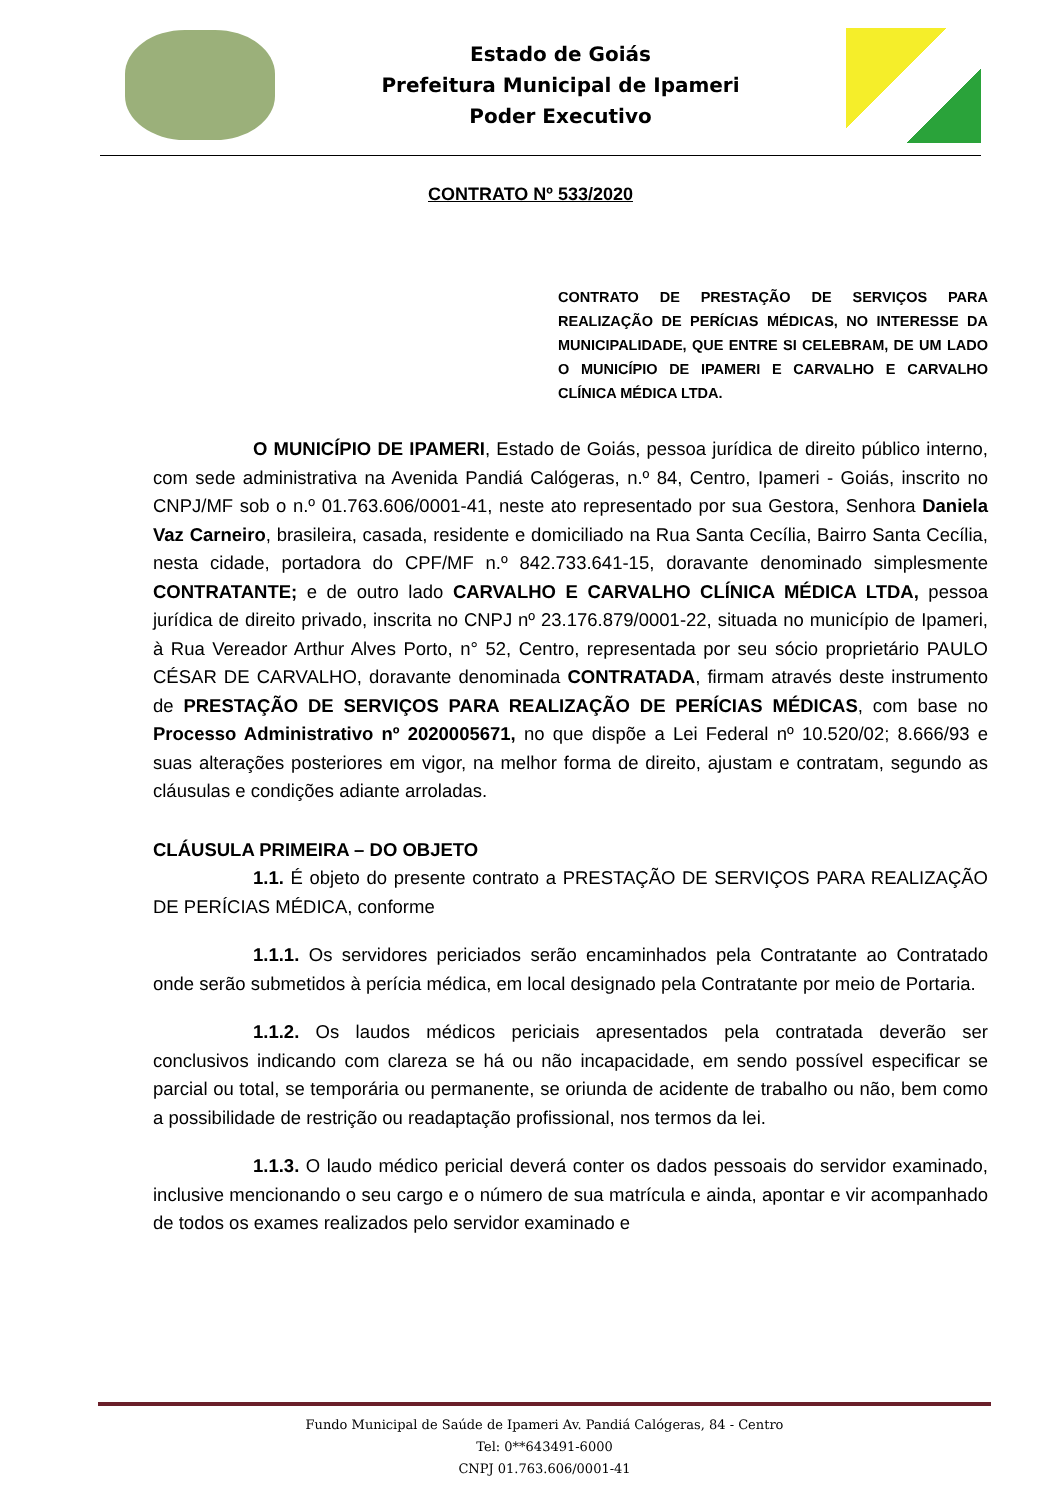Estado de Goiás
Prefeitura Municipal de Ipameri
Poder Executivo
CONTRATO Nº 533/2020
CONTRATO DE PRESTAÇÃO DE SERVIÇOS PARA REALIZAÇÃO DE PERÍCIAS MÉDICAS, NO INTERESSE DA MUNICIPALIDADE, QUE ENTRE SI CELEBRAM, DE UM LADO O MUNICÍPIO DE IPAMERI E CARVALHO E CARVALHO CLÍNICA MÉDICA LTDA.
O MUNICÍPIO DE IPAMERI, Estado de Goiás, pessoa jurídica de direito público interno, com sede administrativa na Avenida Pandiá Calógeras, n.º 84, Centro, Ipameri - Goiás, inscrito no CNPJ/MF sob o n.º 01.763.606/0001-41, neste ato representado por sua Gestora, Senhora Daniela Vaz Carneiro, brasileira, casada, residente e domiciliado na Rua Santa Cecília, Bairro Santa Cecília, nesta cidade, portadora do CPF/MF n.º 842.733.641-15, doravante denominado simplesmente CONTRATANTE; e de outro lado CARVALHO E CARVALHO CLÍNICA MÉDICA LTDA, pessoa jurídica de direito privado, inscrita no CNPJ nº 23.176.879/0001-22, situada no município de Ipameri, à Rua Vereador Arthur Alves Porto, n° 52, Centro, representada por seu sócio proprietário PAULO CÉSAR DE CARVALHO, doravante denominada CONTRATADA, firmam através deste instrumento de PRESTAÇÃO DE SERVIÇOS PARA REALIZAÇÃO DE PERÍCIAS MÉDICAS, com base no Processo Administrativo nº 2020005671, no que dispõe a Lei Federal nº 10.520/02; 8.666/93 e suas alterações posteriores em vigor, na melhor forma de direito, ajustam e contratam, segundo as cláusulas e condições adiante arroladas.
CLÁUSULA PRIMEIRA – DO OBJETO
1.1. É objeto do presente contrato a PRESTAÇÃO DE SERVIÇOS PARA REALIZAÇÃO DE PERÍCIAS MÉDICA, conforme
1.1.1. Os servidores periciados serão encaminhados pela Contratante ao Contratado onde serão submetidos à perícia médica, em local designado pela Contratante por meio de Portaria.
1.1.2. Os laudos médicos periciais apresentados pela contratada deverão ser conclusivos indicando com clareza se há ou não incapacidade, em sendo possível especificar se parcial ou total, se temporária ou permanente, se oriunda de acidente de trabalho ou não, bem como a possibilidade de restrição ou readaptação profissional, nos termos da lei.
1.1.3. O laudo médico pericial deverá conter os dados pessoais do servidor examinado, inclusive mencionando o seu cargo e o número de sua matrícula e ainda, apontar e vir acompanhado de todos os exames realizados pelo servidor examinado e
Fundo Municipal de Saúde de Ipameri Av. Pandiá Calógeras, 84 - Centro
Tel: 0**643491-6000
CNPJ 01.763.606/0001-41